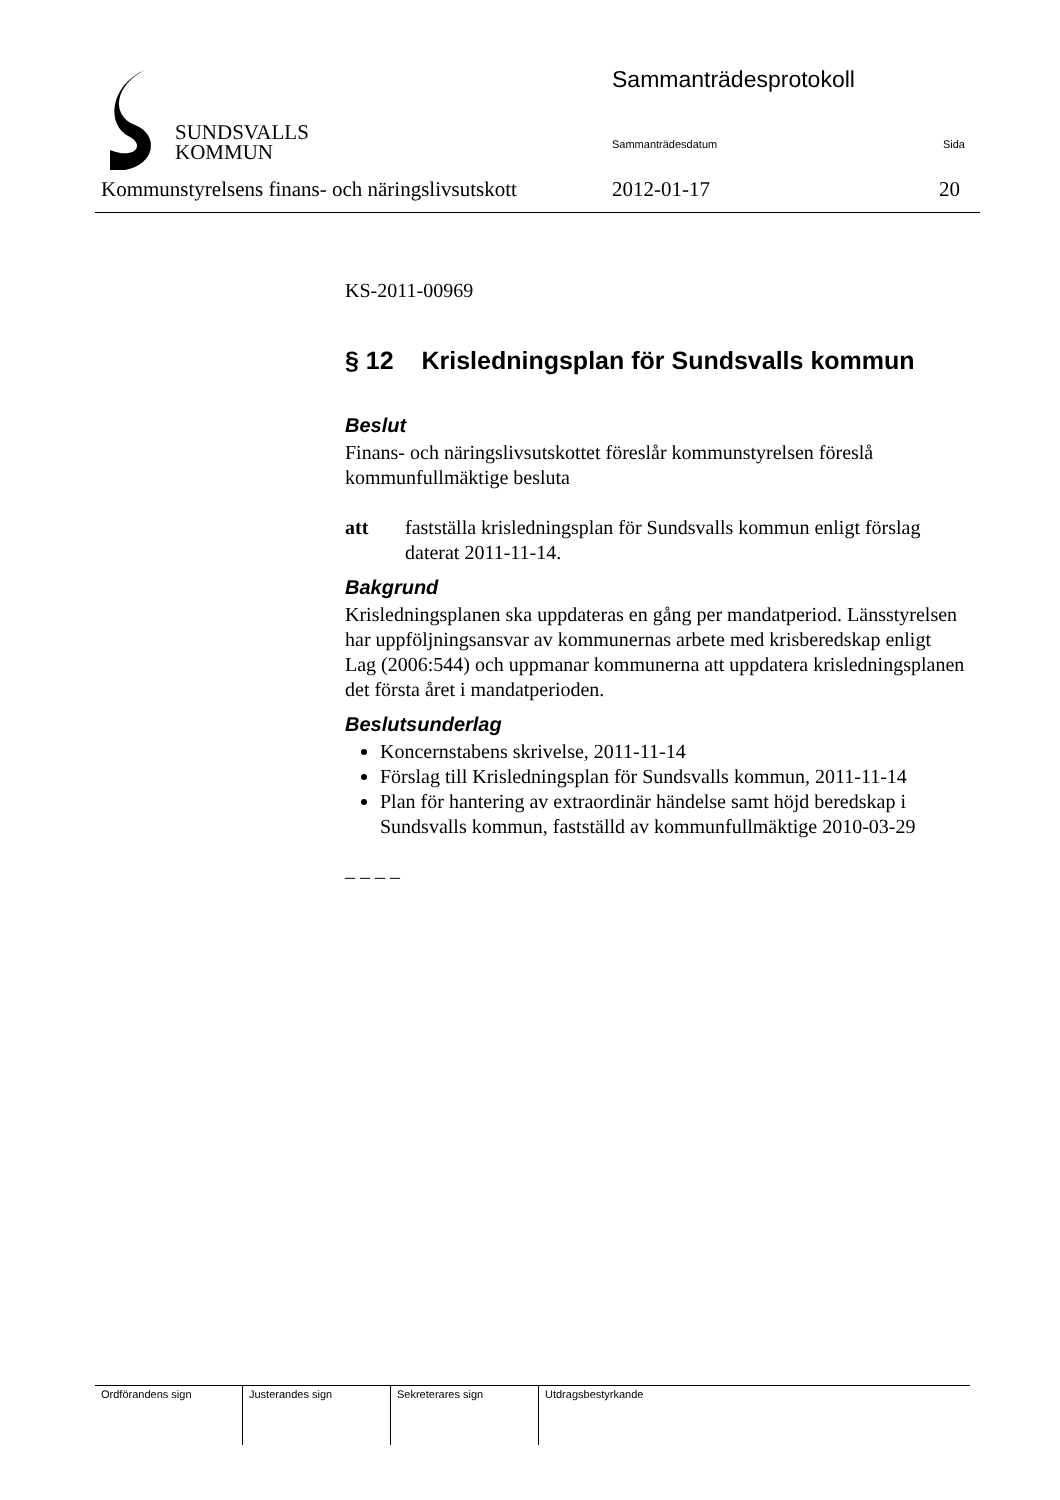SUNDSVALLS
KOMMUN
Sammanträdesprotokoll
Sammanträdesdatum Sida
Kommunstyrelsens finans- och näringslivsutskott
2012-01-17 20
KS-2011-00969
§ 12 Krisledningsplan för Sundsvalls kommun
Beslut
Finans- och näringslivsutskottet föreslår kommunstyrelsen föreslå kommunfullmäktige besluta
att fastställa krisledningsplan för Sundsvalls kommun enligt förslag daterat 2011-11-14.
Bakgrund
Krisledningsplanen ska uppdateras en gång per mandatperiod. Länsstyrelsen har uppföljningsansvar av kommunernas arbete med krisberedskap enligt Lag (2006:544) och uppmanar kommunerna att uppdatera krisledningsplanen det första året i mandatperioden.
Beslutsunderlag
Koncernstabens skrivelse, 2011-11-14
Förslag till Krisledningsplan för Sundsvalls kommun, 2011-11-14
Plan för hantering av extraordinär händelse samt höjd beredskap i Sundsvalls kommun, fastställd av kommunfullmäktige 2010-03-29
– – – –
| Ordförandens sign | Justerandes sign | Sekreterares sign | Utdragsbestyrkande |